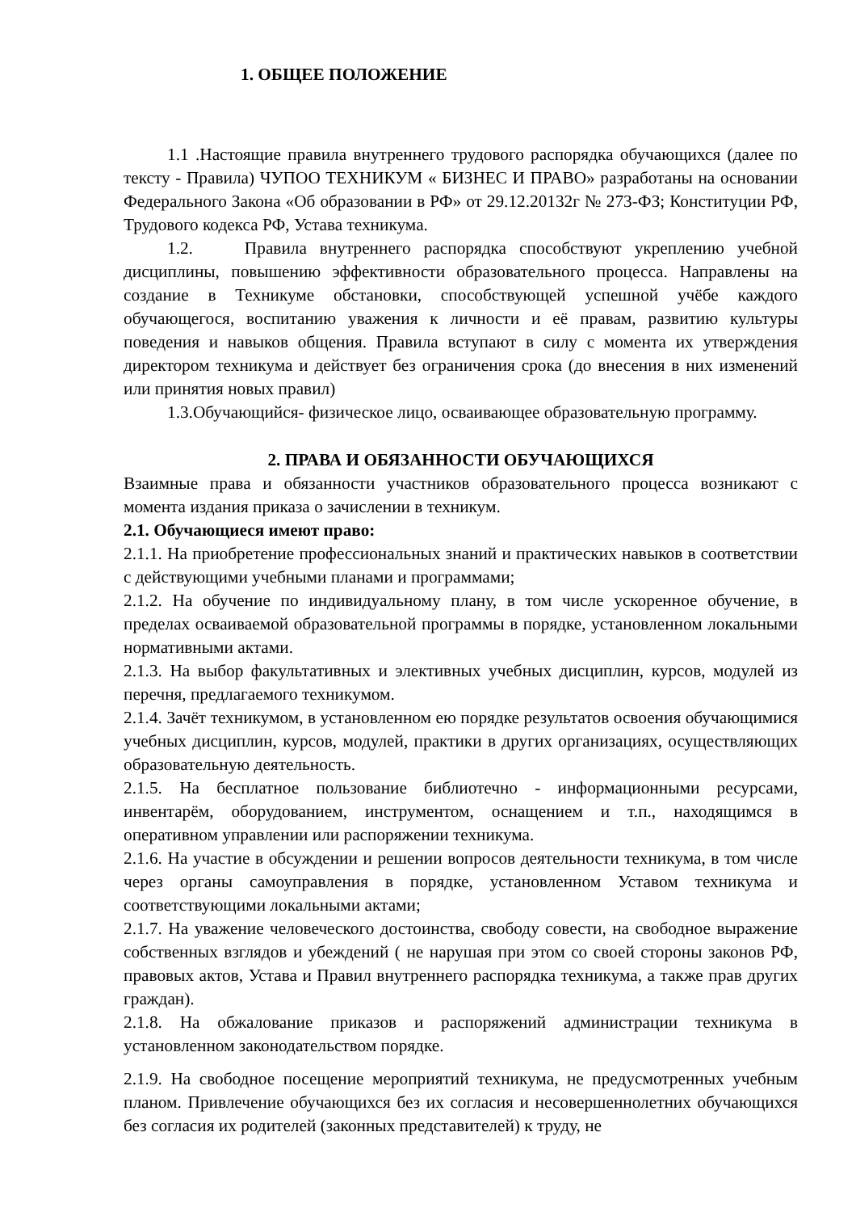1. ОБЩЕЕ ПОЛОЖЕНИЕ
1.1 .Настоящие правила внутреннего трудового распорядка обучающихся (далее по тексту - Правила) ЧУПОО ТЕХНИКУМ « БИЗНЕС И ПРАВО» разработаны на основании Федерального Закона «Об образовании в РФ» от 29.12.20132г № 273-ФЗ; Конституции РФ, Трудового кодекса РФ, Устава техникума.
1.2. Правила внутреннего распорядка способствуют укреплению учебной дисциплины, повышению эффективности образовательного процесса. Направлены на создание в Техникуме обстановки, способствующей успешной учёбе каждого обучающегося, воспитанию уважения к личности и её правам, развитию культуры поведения и навыков общения. Правила вступают в силу с момента их утверждения директором техникума и действует без ограничения срока (до внесения в них изменений или принятия новых правил)
1.3.Обучающийся- физическое лицо, осваивающее образовательную программу.
2. ПРАВА И ОБЯЗАННОСТИ ОБУЧАЮЩИХСЯ
Взаимные права и обязанности участников образовательного процесса возникают с момента издания приказа о зачислении в техникум.
2.1. Обучающиеся имеют право:
2.1.1. На приобретение профессиональных знаний и практических навыков в соответствии с действующими учебными планами и программами;
2.1.2. На обучение по индивидуальному плану, в том числе ускоренное обучение, в пределах осваиваемой образовательной программы в порядке, установленном локальными нормативными актами.
2.1.3. На выбор факультативных и элективных учебных дисциплин, курсов, модулей из перечня, предлагаемого техникумом.
2.1.4. Зачёт техникумом, в установленном ею порядке результатов освоения обучающимися учебных дисциплин, курсов, модулей, практики в других организациях, осуществляющих образовательную деятельность.
2.1.5. На бесплатное пользование библиотечно - информационными ресурсами, инвентарём, оборудованием, инструментом, оснащением и т.п., находящимся в оперативном управлении или распоряжении техникума.
2.1.6. На участие в обсуждении и решении вопросов деятельности техникума, в том числе через органы самоуправления в порядке, установленном Уставом техникума и соответствующими локальными актами;
2.1.7. На уважение человеческого достоинства, свободу совести, на свободное выражение собственных взглядов и убеждений ( не нарушая при этом со своей стороны законов РФ, правовых актов, Устава и Правил внутреннего распорядка техникума, а также прав других граждан).
2.1.8. На обжалование приказов и распоряжений администрации техникума в установленном законодательством порядке.
2.1.9. На свободное посещение мероприятий техникума, не предусмотренных учебным планом. Привлечение обучающихся без их согласия и несовершеннолетних обучающихся без согласия их родителей (законных представителей) к труду, не